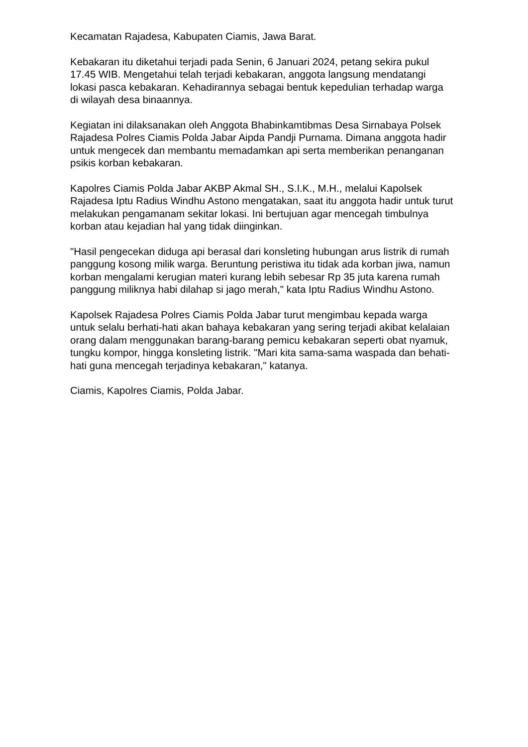Kecamatan Rajadesa, Kabupaten Ciamis, Jawa Barat.
Kebakaran itu diketahui terjadi pada Senin, 6 Januari 2024, petang sekira pukul 17.45 WIB. Mengetahui telah terjadi kebakaran, anggota langsung mendatangi lokasi pasca kebakaran. Kehadirannya sebagai bentuk kepedulian terhadap warga di wilayah desa binaannya.
Kegiatan ini dilaksanakan oleh Anggota Bhabinkamtibmas Desa Sirnabaya Polsek Rajadesa Polres Ciamis Polda Jabar Aipda Pandji Purnama. Dimana anggota hadir untuk mengecek dan membantu memadamkan api serta memberikan penanganan psikis korban kebakaran.
Kapolres Ciamis Polda Jabar AKBP Akmal SH., S.I.K., M.H., melalui Kapolsek Rajadesa Iptu Radius Windhu Astono mengatakan, saat itu anggota hadir untuk turut melakukan pengamanam sekitar lokasi. Ini bertujuan agar mencegah timbulnya korban atau kejadian hal yang tidak diinginkan.
"Hasil pengecekan diduga api berasal dari konsleting hubungan arus listrik di rumah panggung kosong milik warga. Beruntung peristiwa itu tidak ada korban jiwa, namun korban mengalami kerugian materi kurang lebih sebesar Rp 35 juta karena rumah panggung miliknya habi dilahap si jago merah," kata Iptu Radius Windhu Astono.
Kapolsek Rajadesa Polres Ciamis Polda Jabar turut mengimbau kepada warga untuk selalu berhati-hati akan bahaya kebakaran yang sering terjadi akibat kelalaian orang dalam menggunakan barang-barang pemicu kebakaran seperti obat nyamuk, tungku kompor, hingga konsleting listrik. "Mari kita sama-sama waspada dan behati-hati guna mencegah terjadinya kebakaran," katanya.
Ciamis, Kapolres Ciamis, Polda Jabar.